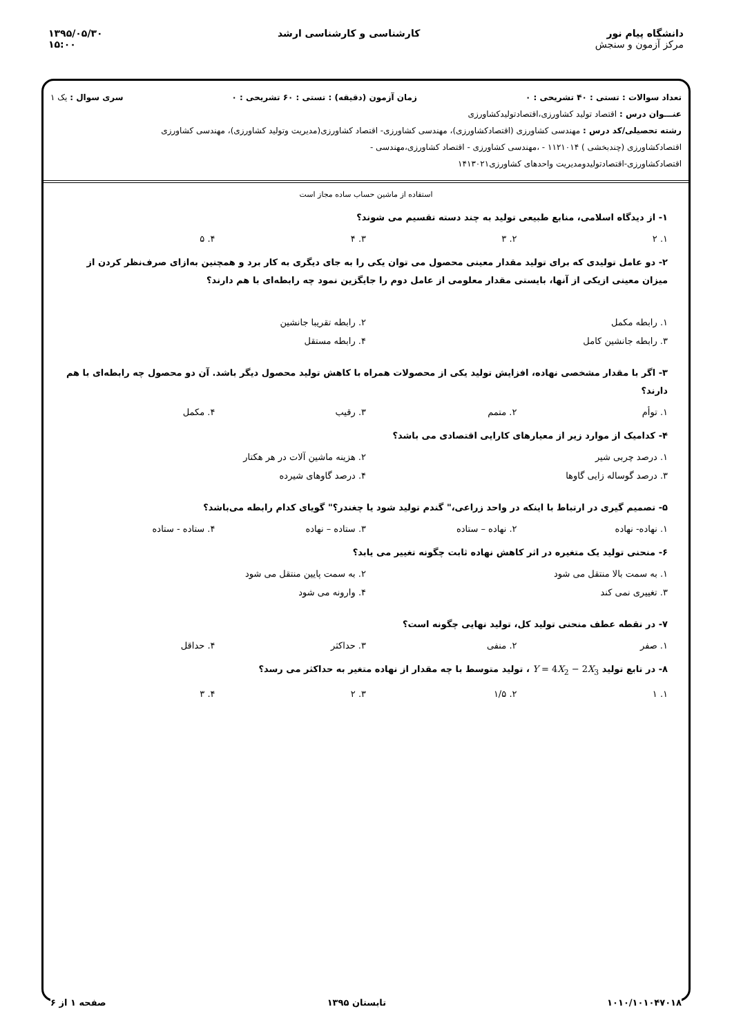دانشگاه پیام نور
مرکز آزمون و سنجش
کارشناسی و کارشناسی ارشد ۱۳۹۵/۰۵/۳۰
۱۵:۰۰
تعداد سوالات : تستی : ۴۰ تشریحی : ۰ زمان آزمون (دقیقه) : تستی : ۶۰ تشریحی : ۰ سری سوال : یک ۱
عنـــوان درس : اقتصاد تولید کشاورزی،اقتصادتولیدکشاورزی
رشته تحصیلی/کد درس : مهندسی کشاورزی (اقتصادکشاورزی)، مهندسی کشاورزی- اقتصاد کشاورزی(مدیریت وتولید کشاورزی)، مهندسی کشاورزی
اقتصادکشاورزی (چندبخشی ) ۱۱۲۱۰۱۴ - ،مهندسی کشاورزی - اقتصاد کشاورزی،مهندسی -
اقتصادکشاورزی-اقتصادتولیدومدیریت واحدهای کشاورزی۱۴۱۳۰۲۱
استفاده از ماشین حساب ساده مجاز است
۱- از دیدگاه اسلامی، منابع طبیعی تولید به چند دسته تقسیم می شوند؟
۱. ۲ ۲. ۳ ۳. ۴ ۴. ۵
۲- دو عامل تولیدی که برای تولید مقدار معینی محصول می توان یکی را به جای دیگری به کار برد و همچنین به‌ازای صرف‌نظر کردن از میزان معینی ازیکی از آنها، بایستی مقدار معلومی از عامل دوم را جایگزین نمود چه رابطه‌ای با هم دارند؟
۱. رابطه مکمل ۲. رابطه تقریبا جانشین ۳. رابطه جانشین کامل ۴. رابطه مستقل
۳- اگر با مقدار مشخصی نهاده، افزایش تولید یکی از محصولات همراه با کاهش تولید محصول دیگر باشد. آن دو محصول چه رابطه‌ای با هم دارند؟
۱. توأم ۲. متمم ۳. رقیب ۴. مکمل
۴- کدامیک از موارد زیر از معیارهای کارایی اقتصادی می باشد؟
۱. درصد چربی شیر ۲. هزینه ماشین آلات در هر هکتار ۳. درصد گوساله زایی گاوها ۴. درصد گاوهای شیرده
۵- تصمیم گیری در ارتباط با اینکه در واحد زراعی،" گندم تولید شود یا چغندر؟" گویای کدام رابطه می‌باشد؟
۱. نهاده- نهاده ۲. نهاده – ستاده ۳. ستاده – نهاده ۴. ستاده - ستاده
۶- منحنی تولید یک متغیره در اثر کاهش نهاده ثابت چگونه تغییر می یابد؟
۱. به سمت بالا منتقل می شود ۲. به سمت پایین منتقل می شود ۳. تغییری نمی کند ۴. وارونه می شود
۷- در نقطه عطف منحنی تولید کل، تولید نهایی چگونه است؟
۱. صفر ۲. منفی ۳. حداکثر ۴. حداقل
۸- در تابع تولید Y = 4X<sub>2</sub> − 2X<sub>3</sub> ، تولید متوسط با چه مقدار از نهاده متغیر به حداکثر می رسد؟
۱. ۱ ۲. ۱/۵ ۳. ۲ ۴. ۳
۱۰۱۰/۱۰۱۰۴۷۰۱۸ تابستان ۱۳۹۵ صفحه ۱ از ۶